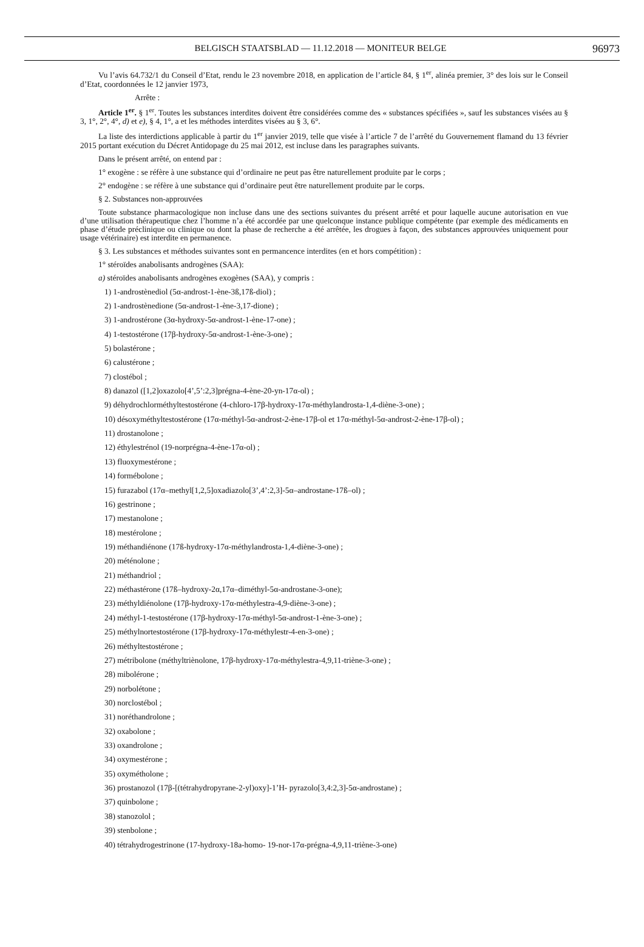BELGISCH STAATSBLAD — 11.12.2018 — MONITEUR BELGE 96973
Vu l’avis 64.732/1 du Conseil d’Etat, rendu le 23 novembre 2018, en application de l’article 84, § 1<sup>er</sup>, alinéa premier, 3° des lois sur le Conseil d’Etat, coordonnées le 12 janvier 1973,
Arrête :
Article 1<sup>er</sup>. § 1<sup>er</sup>. Toutes les substances interdites doivent être considérées comme des « substances spécifiées », sauf les substances visées au § 3, 1°, 2°, 4°, d) et e), § 4, 1°, a et les méthodes interdites visées au § 3, 6°.
La liste des interdictions applicable à partir du 1<sup>er</sup> janvier 2019, telle que visée à l’article 7 de l’arrêté du Gouvernement flamand du 13 février 2015 portant exécution du Décret Antidopage du 25 mai 2012, est incluse dans les paragraphes suivants.
Dans le présent arrêté, on entend par :
1° exogène : se réfère à une substance qui d’ordinaire ne peut pas être naturellement produite par le corps ;
2° endogène : se réfère à une substance qui d’ordinaire peut être naturellement produite par le corps.
§ 2. Substances non-approuvées
Toute substance pharmacologique non incluse dans une des sections suivantes du présent arrêté et pour laquelle aucune autorisation en vue d’une utilisation thérapeutique chez l’homme n’a été accordée par une quelconque instance publique compétente (par exemple des médicaments en phase d’étude préclinique ou clinique ou dont la phase de recherche a été arrêtée, les drogues à façon, des substances approuvées uniquement pour usage vétérinaire) est interdite en permanence.
§ 3. Les substances et méthodes suivantes sont en permancence interdites (en et hors compétition) :
1° stéroïdes anabolisants androgènes (SAA):
a) stéroïdes anabolisants androgènes exogènes (SAA), y compris :
1) 1-androstènediol (5α-androst-1-ène-3ß,17ß-diol) ;
2) 1-androstènedione (5α-androst-1-ène-3,17-dione) ;
3) 1-androstérone (3α-hydroxy-5α-androst-1-ène-17-one) ;
4) 1-testostérone (17β-hydroxy-5α-androst-1-ène-3-one) ;
5) bolastérone ;
6) calustérone ;
7) clostébol ;
8) danazol ([1,2]oxazolo[4’,5’:2,3]prégna-4-ène-20-yn-17α-ol) ;
9) déhydrochlorméthyltestostérone (4-chloro-17β-hydroxy-17α-méthylandrosta-1,4-diène-3-one) ;
10) désoxyméthyltestostérone (17α-méthyl-5α-androst-2-ène-17β-ol et 17α-méthyl-5α-androst-2-ène-17β-ol) ;
11) drostanolone ;
12) éthylestrénol (19-norprégna-4-ène-17α-ol) ;
13) fluoxymestérone ;
14) formébolone ;
15) furazabol (17α–methyl[1,2,5]oxadiazolo[3’,4’:2,3]-5α–androstane-17ß–ol) ;
16) gestrinone ;
17) mestanolone ;
18) mestérolone ;
19) méthandiénone (17ß-hydroxy-17α-méthylandrosta-1,4-diène-3-one) ;
20) méténolone ;
21) méthandriol ;
22) méthastérone (17ß–hydroxy-2α,17α–diméthyl-5α-androstane-3-one);
23) méthyldiénolone (17β-hydroxy-17α-méthylestra-4,9-diène-3-one) ;
24) méthyl-1-testostérone (17β-hydroxy-17α-méthyl-5α-androst-1-ène-3-one) ;
25) méthylnortestostérone (17β-hydroxy-17α-méthylestr-4-en-3-one) ;
26) méthyltestostérone ;
27) métribolone (méthyltriènolone, 17β-hydroxy-17α-méthylestra-4,9,11-triène-3-one) ;
28) mibolérone ;
29) norbolétone ;
30) norclostébol ;
31) noréthandrolone ;
32) oxabolone ;
33) oxandrolone ;
34) oxymestérone ;
35) oxymétholone ;
36) prostanozol (17β-[(tétrahydropyrane-2-yl)oxy]-1’H- pyrazolo[3,4:2,3]-5α-androstane) ;
37) quinbolone ;
38) stanozolol ;
39) stenbolone ;
40) tétrahydrogestrinone (17-hydroxy-18a-homo- 19-nor-17α-prégna-4,9,11-triène-3-one)